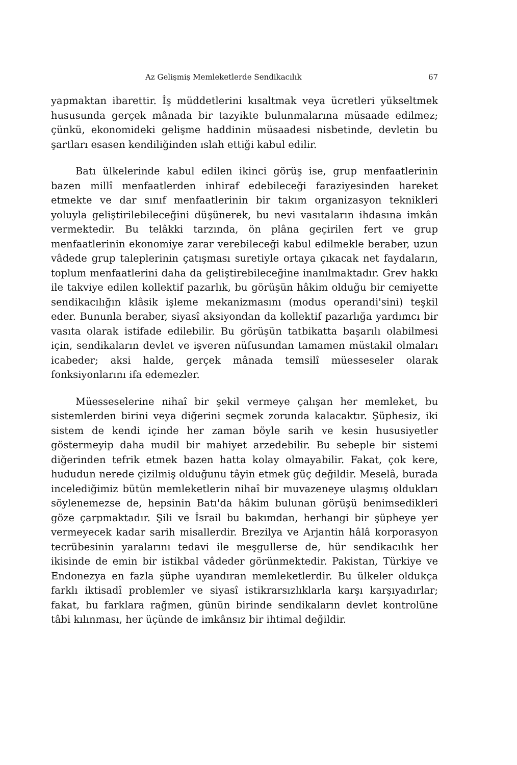Az Gelişmiş Memleketlerde Sendikacılık 67
yapmaktan ibarettir. İş müddetlerini kısaltmak veya ücretleri yükseltmek hususunda gerçek mânada bir tazyikte bulunmalarına müsaade edilmez; çünkü, ekonomideki gelişme haddinin müsaadesi nisbetinde, devletin bu şartları esasen kendiliğinden ıslah ettiği kabul edilir.
Batı ülkelerinde kabul edilen ikinci görüş ise, grup menfaatlerinin bazen millî menfaatlerden inhiraf edebileceği faraziyesinden hareket etmekte ve dar sınıf menfaatlerinin bir takım organizasyon teknikleri yoluyla geliştirilebileceğini düşünerek, bu nevi vasıtaların ihdasına imkân vermektedir. Bu telâkki tarzında, ön plâna geçirilen fert ve grup menfaatlerinin ekonomiye zarar verebileceği kabul edilmekle beraber, uzun vâdede grup taleplerinin çatışması suretiyle ortaya çıkacak net faydaların, toplum menfaatlerini daha da geliştirebileceğine inanılmaktadır. Grev hakkı ile takviye edilen kollektif pazarlık, bu görüşün hâkim olduğu bir cemiyette sendikacılığın klâsik işleme mekanizmasını (modus operandi'sini) teşkil eder. Bununla beraber, siyasî aksiyondan da kollektif pazarlığa yardımcı bir vasıta olarak istifade edilebilir. Bu görüşün tatbikatta başarılı olabilmesi için, sendikaların devlet ve işveren nüfusundan tamamen müstakil olmaları icabeder; aksi halde, gerçek mânada temsilî müesseseler olarak fonksiyonlarını ifa edemezler.
Müesseselerine nihaî bir şekil vermeye çalışan her memleket, bu sistemlerden birini veya diğerini seçmek zorunda kalacaktır. Şüphesiz, iki sistem de kendi içinde her zaman böyle sarih ve kesin hususiyetler göstermeyip daha mudil bir mahiyet arzedebilir. Bu sebeple bir sistemi diğerinden tefrik etmek bazen hatta kolay olmayabilir. Fakat, çok kere, hududun nerede çizilmiş olduğunu tâyin etmek güç değildir. Meselâ, burada incelediğimiz bütün memleketlerin nihaî bir muvazeneye ulaşmış oldukları söylenemezse de, hepsinin Batı'da hâkim bulunan görüşü benimsedikleri göze çarpmaktadır. Şili ve İsrail bu bakımdan, herhangi bir şüpheye yer vermeyecek kadar sarih misallerdir. Brezilya ve Arjantin hâlâ korporasyon tecrübesinin yaralarını tedavi ile meşgullerse de, hür sendikacılık her ikisinde de emin bir istikbal vâdeder görünmektedir. Pakistan, Türkiye ve Endonezya en fazla şüphe uyandıran memleketlerdir. Bu ülkeler oldukça farklı iktisadî problemler ve siyasî istikrarsızlıklarla karşı karşıyadırlar; fakat, bu farklara rağmen, günün birinde sendikaların devlet kontrolüne tâbi kılınması, her üçünde de imkânsız bir ihtimal değildir.